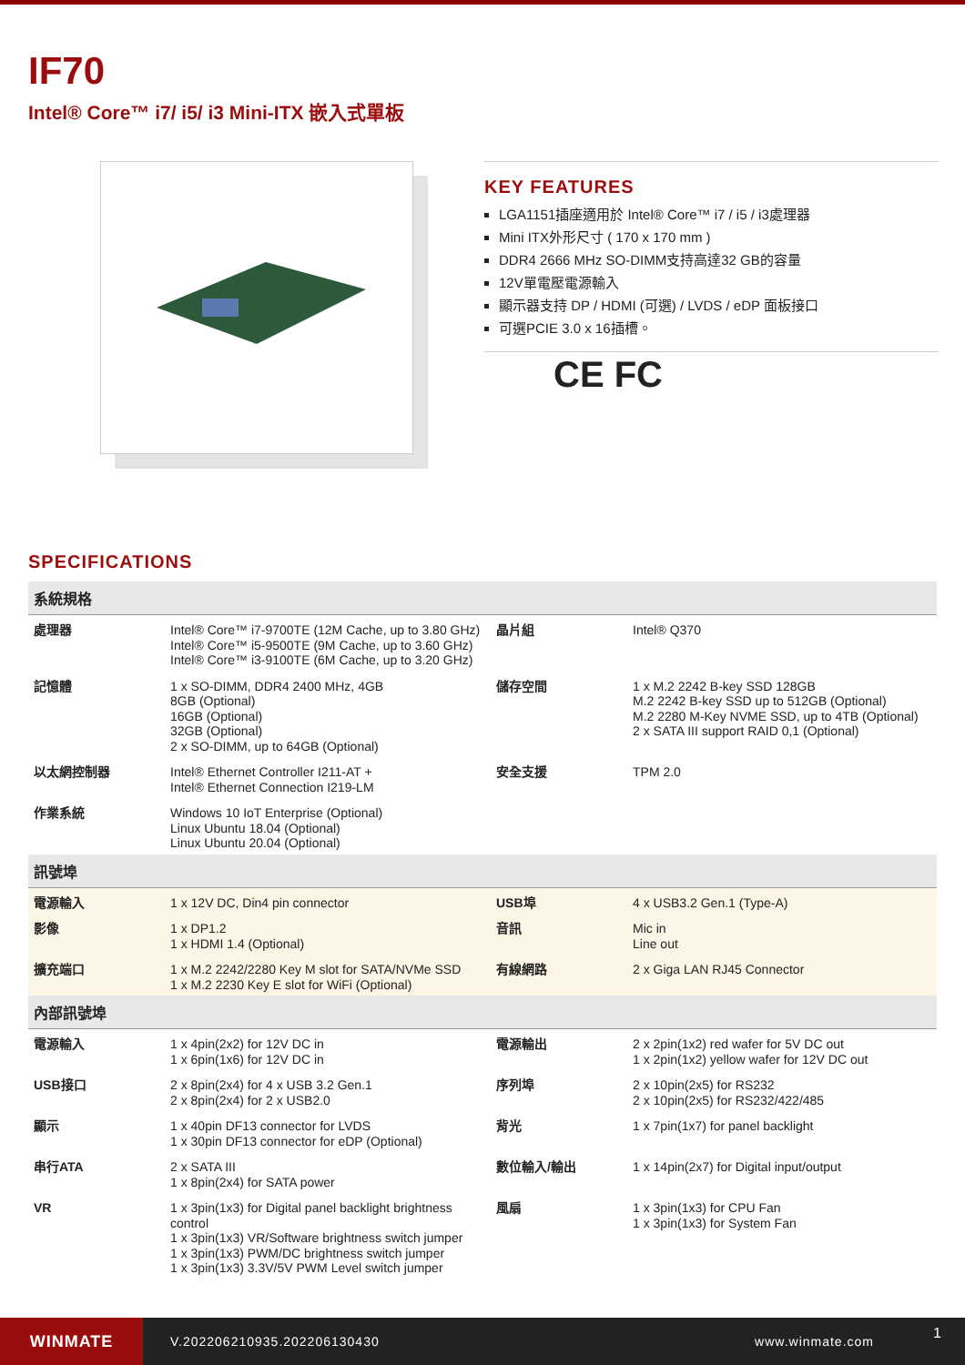IF70
Intel® Core™ i7/ i5/ i3 Mini-ITX 嵌入式單板
KEY FEATURES
LGA1151插座適用於 Intel® Core™ i7 / i5 / i3處理器
Mini ITX外形尺寸 ( 170 x 170 mm )
DDR4 2666 MHz SO-DIMM支持高達32 GB的容量
12V單電壓電源輸入
顯示器支持 DP / HDMI (可選) / LVDS / eDP 面板接口
可選PCIE 3.0 x 16插槽。
CE FC
SPECIFICATIONS
| 系統規格 | | | |
| --- | --- | --- | --- |
| 處理器 | Intel® Core™ i7-9700TE (12M Cache, up to 3.80 GHz) Intel® Core™ i5-9500TE (9M Cache, up to 3.60 GHz) Intel® Core™ i3-9100TE (6M Cache, up to 3.20 GHz) | 晶片組 | Intel® Q370 |
| 記憶體 | 1 x SO-DIMM, DDR4 2400 MHz, 4GB 8GB (Optional) 16GB (Optional) 32GB (Optional) 2 x SO-DIMM, up to 64GB (Optional) | 儲存空間 | 1 x M.2 2242 B-key SSD 128GB M.2 2242 B-key SSD up to 512GB (Optional) M.2 2280 M-Key NVME SSD, up to 4TB (Optional) 2 x SATA III support RAID 0,1 (Optional) |
| 以太網控制器 | Intel® Ethernet Controller I211-AT + Intel® Ethernet Connection I219-LM | 安全支援 | TPM 2.0 |
| 作業系統 | Windows 10 IoT Enterprise (Optional) Linux Ubuntu 18.04 (Optional) Linux Ubuntu 20.04 (Optional) | | |
| 訊號埠 | | | |
| 電源輸入 | 1 x 12V DC, Din4 pin connector | USB埠 | 4 x USB3.2 Gen.1 (Type-A) |
| 影像 | 1 x DP1.2 1 x HDMI 1.4 (Optional) | 音訊 | Mic in Line out |
| 擴充端口 | 1 x M.2 2242/2280 Key M slot for SATA/NVMe SSD 1 x M.2 2230 Key E slot for WiFi (Optional) | 有線網路 | 2 x Giga LAN RJ45 Connector |
| 內部訊號埠 | | | |
| 電源輸入 | 1 x 4pin(2x2) for 12V DC in 1 x 6pin(1x6) for 12V DC in | 電源輸出 | 2 x 2pin(1x2) red wafer for 5V DC out 1 x 2pin(1x2) yellow wafer for 12V DC out |
| USB接口 | 2 x 8pin(2x4) for 4 x USB 3.2 Gen.1 2 x 8pin(2x4) for 2 x USB2.0 | 序列埠 | 2 x 10pin(2x5) for RS232 2 x 10pin(2x5) for RS232/422/485 |
| 顯示 | 1 x 40pin DF13 connector for LVDS 1 x 30pin DF13 connector for eDP (Optional) | 背光 | 1 x 7pin(1x7) for panel backlight |
| 串行ATA | 2 x SATA III 1 x 8pin(2x4) for SATA power | 數位輸入/輸出 | 1 x 14pin(2x7) for Digital input/output |
| VR | 1 x 3pin(1x3) for Digital panel backlight brightness control 1 x 3pin(1x3) VR/Software brightness switch jumper 1 x 3pin(1x3) PWM/DC brightness switch jumper 1 x 3pin(1x3) 3.3V/5V PWM Level switch jumper | 風扇 | 1 x 3pin(1x3) for CPU Fan 1 x 3pin(1x3) for System Fan |
WINMATE
V.202206210935.202206130430 www.winmate.com
1